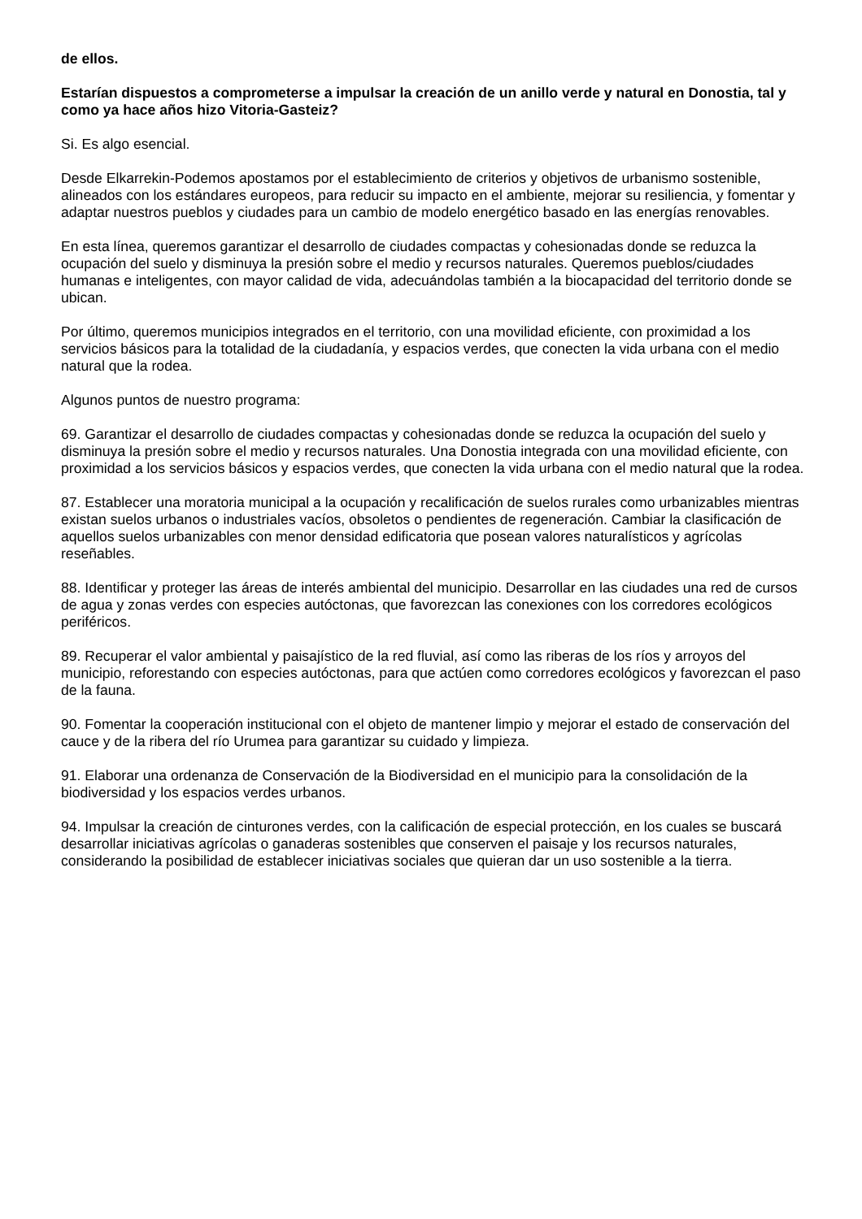de ellos.
Estarían dispuestos a comprometerse a impulsar la creación de un anillo verde y natural en Donostia, tal y como ya hace años hizo Vitoria-Gasteiz?
Si. Es algo esencial.
Desde Elkarrekin-Podemos apostamos por el establecimiento de criterios y objetivos de urbanismo sostenible, alineados con los estándares europeos, para reducir su impacto en el ambiente, mejorar su resiliencia, y fomentar y adaptar nuestros pueblos y ciudades para un cambio de modelo energético basado en las energías renovables.
En esta línea, queremos garantizar el desarrollo de ciudades compactas y cohesionadas donde se reduzca la ocupación del suelo y disminuya la presión sobre el medio y recursos naturales. Queremos pueblos/ciudades humanas e inteligentes, con mayor calidad de vida, adecuándolas también a la biocapacidad del territorio donde se ubican.
Por último, queremos municipios integrados en el territorio, con una movilidad eficiente, con proximidad a los servicios básicos para la totalidad de la ciudadanía, y espacios verdes, que conecten la vida urbana con el medio natural que la rodea.
Algunos puntos de nuestro programa:
69. Garantizar el desarrollo de ciudades compactas y cohesionadas donde se reduzca la ocupación del suelo y disminuya la presión sobre el medio y recursos naturales. Una Donostia integrada con una movilidad eficiente, con proximidad a los servicios básicos y espacios verdes, que conecten la vida urbana con el medio natural que la rodea.
87. Establecer una moratoria municipal a la ocupación y recalificación de suelos rurales como urbanizables mientras existan suelos urbanos o industriales vacíos, obsoletos o pendientes de regeneración. Cambiar la clasificación de aquellos suelos urbanizables con menor densidad edificatoria que posean valores naturalísticos y agrícolas reseñables.
88. Identificar y proteger las áreas de interés ambiental del municipio. Desarrollar en las ciudades una red de cursos de agua y zonas verdes con especies autóctonas, que favorezcan las conexiones con los corredores ecológicos periféricos.
89. Recuperar el valor ambiental y paisajístico de la red fluvial, así como las riberas de los ríos y arroyos del municipio, reforestando con especies autóctonas, para que actúen como corredores ecológicos y favorezcan el paso de la fauna.
90. Fomentar la cooperación institucional con el objeto de mantener limpio y mejorar el estado de conservación del cauce y de la ribera del río Urumea para garantizar su cuidado y limpieza.
91. Elaborar una ordenanza de Conservación de la Biodiversidad en el municipio para la consolidación de la biodiversidad y los espacios verdes urbanos.
94. Impulsar la creación de cinturones verdes, con la calificación de especial protección, en los cuales se buscará desarrollar iniciativas agrícolas o ganaderas sostenibles que conserven el paisaje y los recursos naturales, considerando la posibilidad de establecer iniciativas sociales que quieran dar un uso sostenible a la tierra.